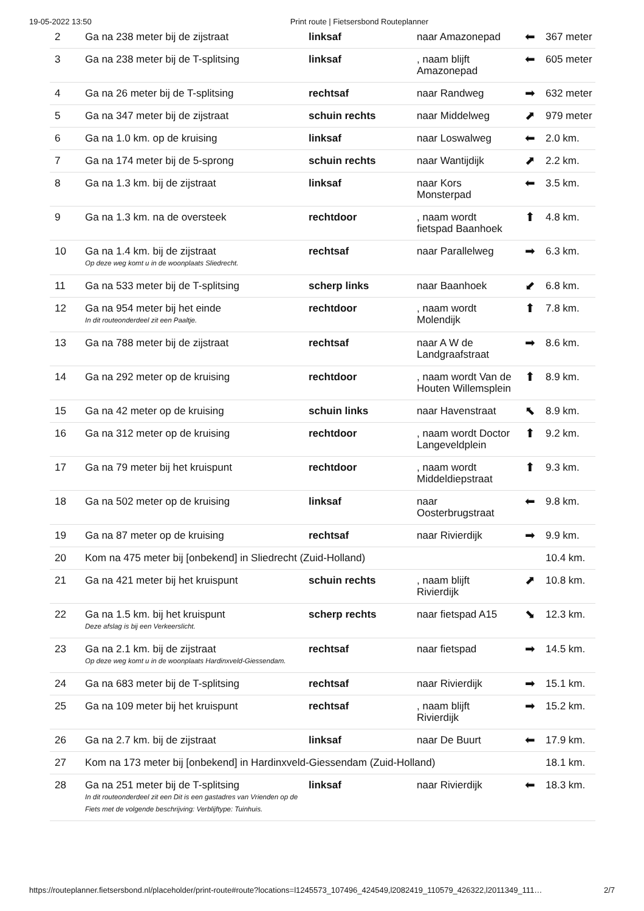19-05-2022 13:50 Print route | Fietsersbond Routeplanner
| 2 | Ga na 238 meter bij de zijstraat | linksaf | naar Amazonepad | ⬅ | 367 meter |
| 3 | Ga na 238 meter bij de T-splitsing | linksaf | , naam blijft Amazonepad | ⬅ | 605 meter |
| 4 | Ga na 26 meter bij de T-splitsing | rechtsaf | naar Randweg | ➡ | 632 meter |
| 5 | Ga na 347 meter bij de zijstraat | schuin rechts | naar Middelweg | ⬈ | 979 meter |
| 6 | Ga na 1.0 km. op de kruising | linksaf | naar Loswalweg | ⬅ | 2.0 km. |
| 7 | Ga na 174 meter bij de 5-sprong | schuin rechts | naar Wantijdijk | ⬈ | 2.2 km. |
| 8 | Ga na 1.3 km. bij de zijstraat | linksaf | naar Kors Monsterpad | ⬅ | 3.5 km. |
| 9 | Ga na 1.3 km. na de oversteek | rechtdoor | , naam wordt fietspad Baanhoek | ⬆ | 4.8 km. |
| 10 | Ga na 1.4 km. bij de zijstraat Op deze weg komt u in de woonplaats Sliedrecht. | rechtsaf | naar Parallelweg | ➡ | 6.3 km. |
| 11 | Ga na 533 meter bij de T-splitsing | scherp links | naar Baanhoek | ⬋ | 6.8 km. |
| 12 | Ga na 954 meter bij het einde In dit routeonderdeel zit een Paaltje. | rechtdoor | , naam wordt Molendijk | ⬆ | 7.8 km. |
| 13 | Ga na 788 meter bij de zijstraat | rechtsaf | naar A W de Landgraafstraat | ➡ | 8.6 km. |
| 14 | Ga na 292 meter op de kruising | rechtdoor | , naam wordt Van de Houten Willemsplein | ⬆ | 8.9 km. |
| 15 | Ga na 42 meter op de kruising | schuin links | naar Havenstraat | ⬉ | 8.9 km. |
| 16 | Ga na 312 meter op de kruising | rechtdoor | , naam wordt Doctor Langeveldplein | ⬆ | 9.2 km. |
| 17 | Ga na 79 meter bij het kruispunt | rechtdoor | , naam wordt Middeldiepstraat | ⬆ | 9.3 km. |
| 18 | Ga na 502 meter op de kruising | linksaf | naar Oosterbrugstraat | ⬅ | 9.8 km. |
| 19 | Ga na 87 meter op de kruising | rechtsaf | naar Rivierdijk | ➡ | 9.9 km. |
| 20 | Kom na 475 meter bij [onbekend] in Sliedrecht (Zuid-Holland) | | | | 10.4 km. |
| 21 | Ga na 421 meter bij het kruispunt | schuin rechts | , naam blijft Rivierdijk | ⬈ | 10.8 km. |
| 22 | Ga na 1.5 km. bij het kruispunt Deze afslag is bij een Verkeerslicht. | scherp rechts | naar fietspad A15 | ⬊ | 12.3 km. |
| 23 | Ga na 2.1 km. bij de zijstraat Op deze weg komt u in de woonplaats Hardinxveld-Giessendam. | rechtsaf | naar fietspad | ➡ | 14.5 km. |
| 24 | Ga na 683 meter bij de T-splitsing | rechtsaf | naar Rivierdijk | ➡ | 15.1 km. |
| 25 | Ga na 109 meter bij het kruispunt | rechtsaf | , naam blijft Rivierdijk | ➡ | 15.2 km. |
| 26 | Ga na 2.7 km. bij de zijstraat | linksaf | naar De Buurt | ⬅ | 17.9 km. |
| 27 | Kom na 173 meter bij [onbekend] in Hardinxveld-Giessendam (Zuid-Holland) | | | | 18.1 km. |
| 28 | Ga na 251 meter bij de T-splitsing In dit routeonderdeel zit een Dit is een gastadres van Vrienden op de Fiets met de volgende beschrijving: Verblijftype: Tuinhuis. | linksaf | naar Rivierdijk | ⬅ | 18.3 km. |
https://routeplanner.fietsersbond.nl/placeholder/print-route#route?locations=l1245573_107496_424549,l2082419_110579_426322,l2011349_111… 2/7